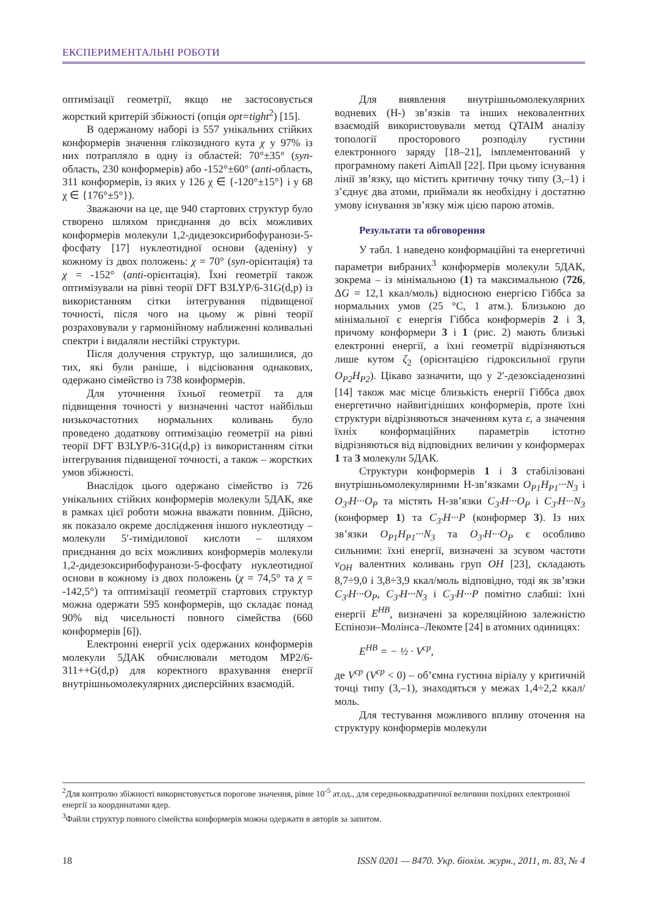ЕКСПЕРИМЕНТАЛЬНІ РОБОТИ
оптимізації геометрії, якщо не застосовується жорсткий критерій збіжності (опція opt=tight<sup>2</sup>) [15].
В одержаному наборі із 557 унікальних стійких конформерів значення глікозидного кута χ у 97% із них потрапляло в одну із областей: 70°±35° (syn-область, 230 конформерів) або -152°±60° (anti-область, 311 конформерів, із яких у 126 χ ∈ {-120°±15°} і у 68 χ ∈ {176°±5°}).
Зважаючи на це, ще 940 стартових структур було створено шляхом приєднання до всіх можливих конформерів молекули 1,2-дидезоксирибофуранози-5-фосфату [17] нуклеотидної основи (аденіну) у кожному із двох положень: χ = 70° (syn-орієнтація) та χ = -152° (anti-орієнтація). Їхні геометрії також оптимізували на рівні теорії DFT B3LYP/6-31G(d,p) із використанням сітки інтегрування підвищеної точності, після чого на цьому ж рівні теорії розраховували у гармонійному наближенні коливальні спектри і видаляли нестійкі структури.
Після долучення структур, що залишилися, до тих, які були раніше, і відсіювання однакових, одержано сімейство із 738 конформерів.
Для уточнення їхньої геометрії та для підвищення точності у визначенні частот найбільш низькочастотних нормальних коливань було проведено додаткову оптимізацію геометрії на рівні теорії DFT B3LYP/6-31G(d,p) із використанням сітки інтегрування підвищеної точності, а також – жорстких умов збіжності.
Внаслідок цього одержано сімейство із 726 унікальних стійких конформерів молекули 5ДАК, яке в рамках цієї роботи можна вважати повним. Дійсно, як показало окреме дослідження іншого нуклеотиду – молекули 5′-тимідилової кислоти – шляхом приєднання до всіх можливих конформерів молекули 1,2-дидезоксирибофуранози-5-фосфату нуклеотидної основи в кожному із двох положень (χ = 74,5° та χ = -142,5°) та оптимізації геометрії стартових структур можна одержати 595 конформерів, що складає понад 90% від чисельності повного сімейства (660 конформерів [6]).
Електронні енергії усіх одержаних конформерів молекули 5ДАК обчислювали методом MP2/6-311++G(d,p) для коректного врахування енергії внутрішньомолекулярних дисперсійних взаємодій.
Для виявлення внутрішньомолекулярних водневих (Н-) зв’язків та інших нековалентних взаємодій використовували метод QTAIM аналізу топології просторового розподілу густини електронного заряду [18–21], імплементований у програмному пакеті AimAll [22]. При цьому існування лінії зв’язку, що містить критичну точку типу (3,–1) і з’єднує два атоми, приймали як необхідну і достатню умову існування зв’язку між цією парою атомів.
Результати та обговорення
У табл. 1 наведено конформаційні та енергетичні параметри вибраних<sup>3</sup> конформерів молекули 5ДАК, зокрема – із мінімальною (1) та максимальною (726, ΔG = 12,1 ккал/моль) відносною енергією Гіббса за нормальних умов (25 °С, 1 атм.). Близькою до мінімальної є енергія Гіббса конформерів 2 і 3, причому конформери 3 і 1 (рис. 2) мають близькі електронні енергії, а їхні геометрії відрізняються лише кутом ζ<sub>2</sub> (орієнтацією гідроксильної групи O<sub>P2</sub>H<sub>P2</sub>). Цікаво зазначити, що у 2′-дезоксіаденозині [14] також має місце близькість енергії Гіббса двох енергетично найвигідніших конформерів, проте їхні структури відрізняються значенням кута ε, а значення їхніх конформаційних параметрів істотно відрізняються від відповідних величин у конформерах 1 та 3 молекули 5ДАК.
Структури конформерів 1 і 3 стабілізовані внутрішньомолекулярними Н-зв’язками O<sub>P1</sub>H<sub>P1</sub>···N<sub>3</sub> і O<sub>3′</sub>H···O<sub>P</sub> та містять Н-зв’язки C<sub>3′</sub>H···O<sub>P</sub> і C<sub>3′</sub>H···N<sub>3</sub> (конформер 1) та C<sub>3′</sub>H···P (конформер 3). Із них зв’язки O<sub>P1</sub>H<sub>P1</sub>···N<sub>3</sub> та O<sub>3′</sub>H···O<sub>P</sub> є особливо сильними: їхні енергії, визначені за зсувом частоти ν<sub>OH</sub> валентних коливань груп OH [23], складають 8,7÷9,0 і 3,8÷3,9 ккал/моль відповідно, тоді як зв’язки C<sub>3′</sub>H···O<sub>P</sub>, C<sub>3′</sub>H···N<sub>3</sub> і C<sub>3′</sub>H···P помітно слабші: їхні енергії E<sup>HB</sup>, визначені за кореляційною залежністю Еспінози–Молінса–Лекомте [24] в атомних одиницях:
E<sup>HB</sup> = − ½ · V<sup>cp</sup>,
де V<sup>cp</sup> (V<sup>cp</sup> < 0) – об’ємна густина віріалу у критичній точці типу (3,–1), знаходяться у межах 1,4÷2,2 ккал/моль.
Для тестування можливого впливу оточення на структуру конформерів молекули
<sup>2</sup> Для контролю збіжності використовується порогове значення, рівне 10<sup>-5</sup> ат.од., для середньоквадратичної величини похідних електронної енергії за координатами ядер.
<sup>3</sup> Файли структур повного сімейства конформерів можна одержати в авторів за запитом.
18 ISSN 0201 — 8470. Укр. біохім. журн., 2011, т. 83, № 4